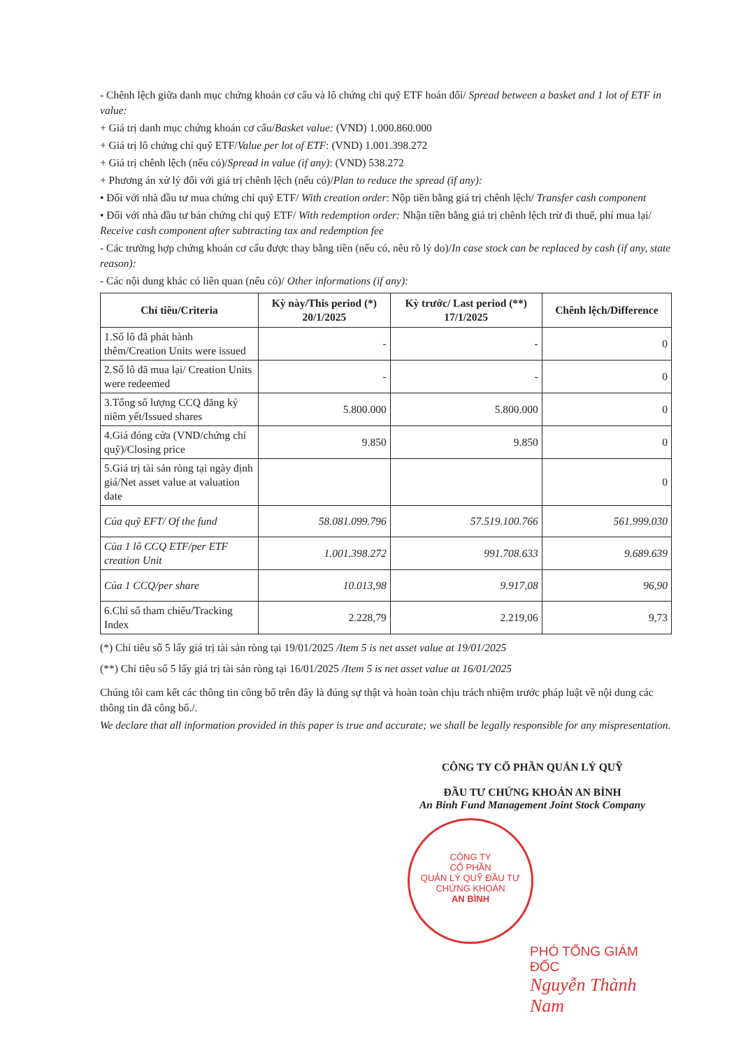- Chênh lệch giữa danh mục chứng khoán cơ cấu và lô chứng chỉ quỹ ETF hoán đổi/ Spread between a basket and 1 lot of ETF in value:
+ Giá trị danh mục chứng khoán cơ cấu/Basket value: (VND) 1.000.860.000
+ Giá trị lô chứng chỉ quỹ ETF/Value per lot of ETF: (VND) 1.001.398.272
+ Giá trị chênh lệch (nếu có)/Spread in value (if any): (VND) 538.272
+ Phương án xử lý đối với giá trị chênh lệch (nếu có)/Plan to reduce the spread (if any):
• Đối với nhà đầu tư mua chứng chỉ quỹ ETF/ With creation order: Nộp tiền bằng giá trị chênh lệch/ Transfer cash component
• Đối với nhà đầu tư bán chứng chỉ quỹ ETF/ With redemption order: Nhận tiền bằng giá trị chênh lệch trừ đi thuế, phí mua lại/ Receive cash component after subtracting tax and redemption fee
- Các trường hợp chứng khoán cơ cấu được thay bằng tiền (nếu có, nêu rõ lý do)/In case stock can be replaced by cash (if any, state reason):
- Các nội dung khác có liên quan (nếu có)/ Other informations (if any):
| Chỉ tiêu/Criteria | Kỳ này/This period (*) 20/1/2025 | Kỳ trước/ Last period (**) 17/1/2025 | Chênh lệch/Difference |
| --- | --- | --- | --- |
| 1.Số lô đã phát hành thêm/Creation Units were issued | - | - | 0 |
| 2.Số lô đã mua lại/ Creation Units were redeemed | - | - | 0 |
| 3.Tổng số lượng CCQ đăng ký niêm yết/Issued shares | 5.800.000 | 5.800.000 | 0 |
| 4.Giá đóng cửa (VND/chứng chỉ quỹ)/Closing price | 9.850 | 9.850 | 0 |
| 5.Giá trị tài sản ròng tại ngày định giá/Net asset value at valuation date | | | 0 |
| Của quỹ EFT/ Of the fund | 58.081.099.796 | 57.519.100.766 | 561.999.030 |
| Của 1 lô CCQ ETF/per ETF creation Unit | 1.001.398.272 | 991.708.633 | 9.689.639 |
| Của 1 CCQ/per share | 10.013,98 | 9.917,08 | 96,90 |
| 6.Chỉ số tham chiếu/Tracking Index | 2.228,79 | 2.219,06 | 9,73 |
(*) Chỉ tiêu số 5 lấy giá trị tài sản ròng tại 19/01/2025 /Item 5 is net asset value at 19/01/2025
(**) Chỉ tiêu số 5 lấy giá trị tài sản ròng tại 16/01/2025 /Item 5 is net asset value at 16/01/2025
Chúng tôi cam kết các thông tin công bố trên đây là đúng sự thật và hoàn toàn chịu trách nhiệm trước pháp luật về nội dung các thông tin đã công bố./.
We declare that all information provided in this paper is true and accurate; we shall be legally responsible for any mispresentation.
CÔNG TY CỔ PHẦN QUẢN LÝ QUỸ
ĐẦU TƯ CHỨNG KHOÁN AN BÌNH
An Binh Fund Management Joint Stock Company
CÔNG TY
CỔ PHẦN
QUẢN LÝ QUỸ ĐẦU TƯ
CHỨNG KHOÁN
AN BÌNH
PHÓ TỔNG GIÁM ĐỐC
Nguyễn Thành Nam